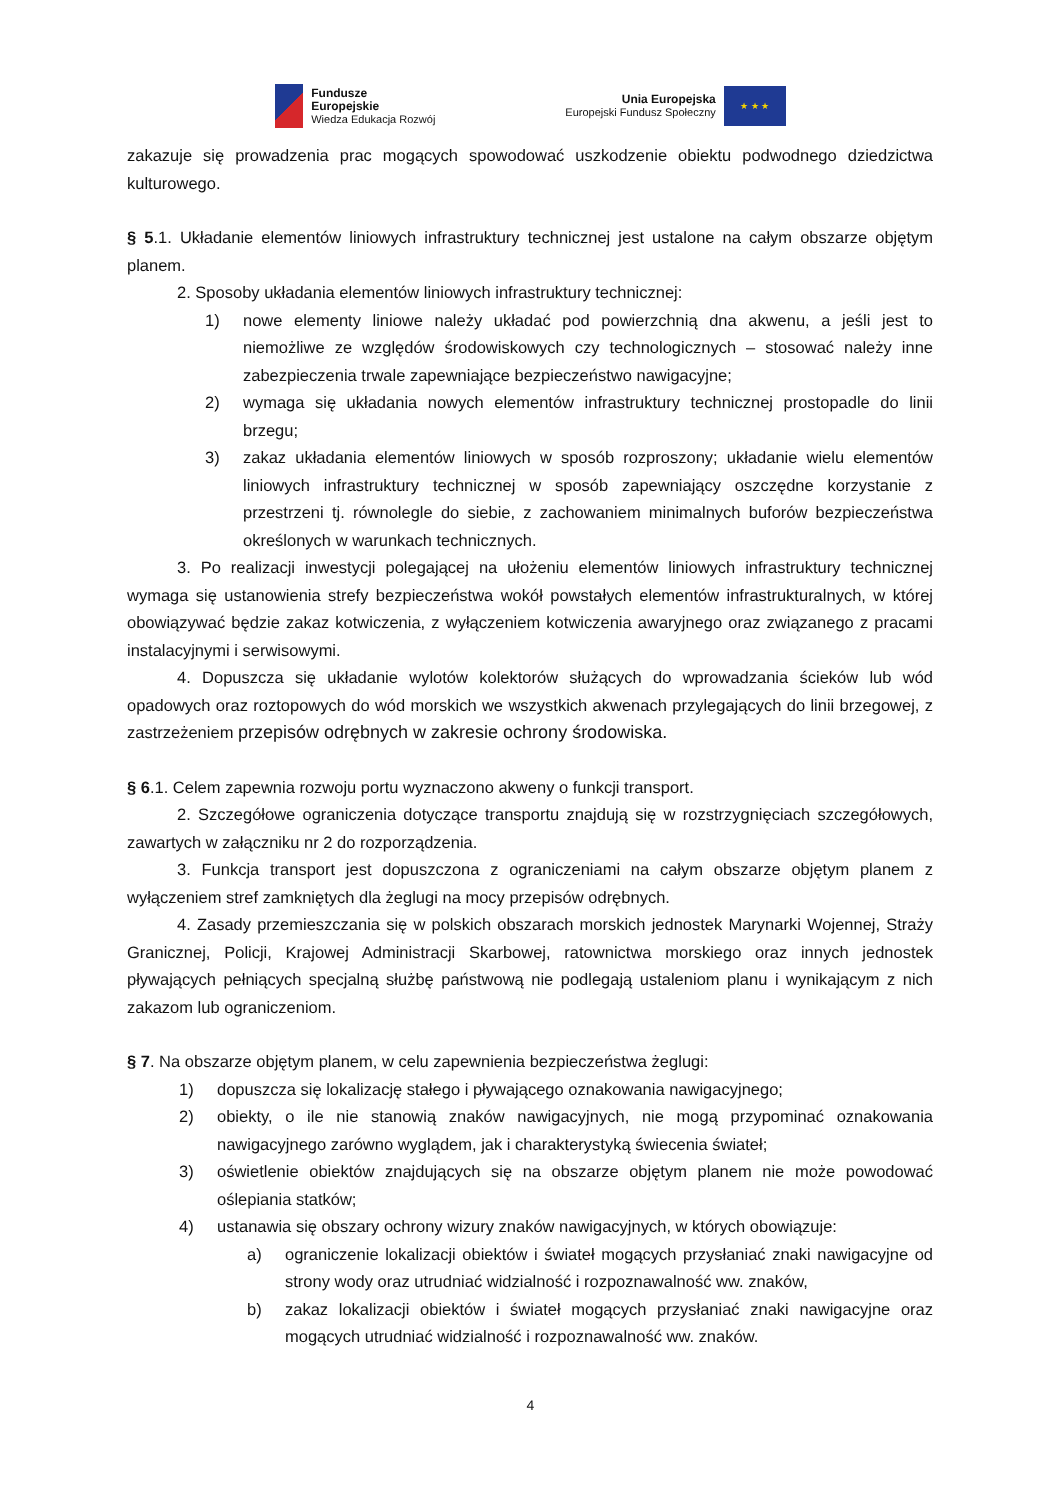Fundusze
Europejskie
Wiedza Edukacja Rozwój
Unia Europejska
Europejski Fundusz Społeczny
★ ★ ★
zakazuje się prowadzenia prac mogących spowodować uszkodzenie obiektu podwodnego dziedzictwa kulturowego.
§ 5.1. Układanie elementów liniowych infrastruktury technicznej jest ustalone na całym obszarze objętym planem.
2. Sposoby układania elementów liniowych infrastruktury technicznej:
1) nowe elementy liniowe należy układać pod powierzchnią dna akwenu, a jeśli jest to niemożliwe ze względów środowiskowych czy technologicznych – stosować należy inne zabezpieczenia trwale zapewniające bezpieczeństwo nawigacyjne;
2) wymaga się układania nowych elementów infrastruktury technicznej prostopadle do linii brzegu;
3) zakaz układania elementów liniowych w sposób rozproszony; układanie wielu elementów liniowych infrastruktury technicznej w sposób zapewniający oszczędne korzystanie z przestrzeni tj. równolegle do siebie, z zachowaniem minimalnych buforów bezpieczeństwa określonych w warunkach technicznych.
3. Po realizacji inwestycji polegającej na ułożeniu elementów liniowych infrastruktury technicznej wymaga się ustanowienia strefy bezpieczeństwa wokół powstałych elementów infrastrukturalnych, w której obowiązywać będzie zakaz kotwiczenia, z wyłączeniem kotwiczenia awaryjnego oraz związanego z pracami instalacyjnymi i serwisowymi.
4. Dopuszcza się układanie wylotów kolektorów służących do wprowadzania ścieków lub wód opadowych oraz roztopowych do wód morskich we wszystkich akwenach przylegających do linii brzegowej, z zastrzeżeniem przepisów odrębnych w zakresie ochrony środowiska.
§ 6.1. Celem zapewnia rozwoju portu wyznaczono akweny o funkcji transport.
2. Szczegółowe ograniczenia dotyczące transportu znajdują się w rozstrzygnięciach szczegółowych, zawartych w załączniku nr 2 do rozporządzenia.
3. Funkcja transport jest dopuszczona z ograniczeniami na całym obszarze objętym planem z wyłączeniem stref zamkniętych dla żeglugi na mocy przepisów odrębnych.
4. Zasady przemieszczania się w polskich obszarach morskich jednostek Marynarki Wojennej, Straży Granicznej, Policji, Krajowej Administracji Skarbowej, ratownictwa morskiego oraz innych jednostek pływających pełniących specjalną służbę państwową nie podlegają ustaleniom planu i wynikającym z nich zakazom lub ograniczeniom.
§ 7. Na obszarze objętym planem, w celu zapewnienia bezpieczeństwa żeglugi:
1) dopuszcza się lokalizację stałego i pływającego oznakowania nawigacyjnego;
2) obiekty, o ile nie stanowią znaków nawigacyjnych, nie mogą przypominać oznakowania nawigacyjnego zarówno wyglądem, jak i charakterystyką świecenia świateł;
3) oświetlenie obiektów znajdujących się na obszarze objętym planem nie może powodować oślepiania statków;
4) ustanawia się obszary ochrony wizury znaków nawigacyjnych, w których obowiązuje:
a) ograniczenie lokalizacji obiektów i świateł mogących przysłaniać znaki nawigacyjne od strony wody oraz utrudniać widzialność i rozpoznawalność ww. znaków,
b) zakaz lokalizacji obiektów i świateł mogących przysłaniać znaki nawigacyjne oraz mogących utrudniać widzialność i rozpoznawalność ww. znaków.
4